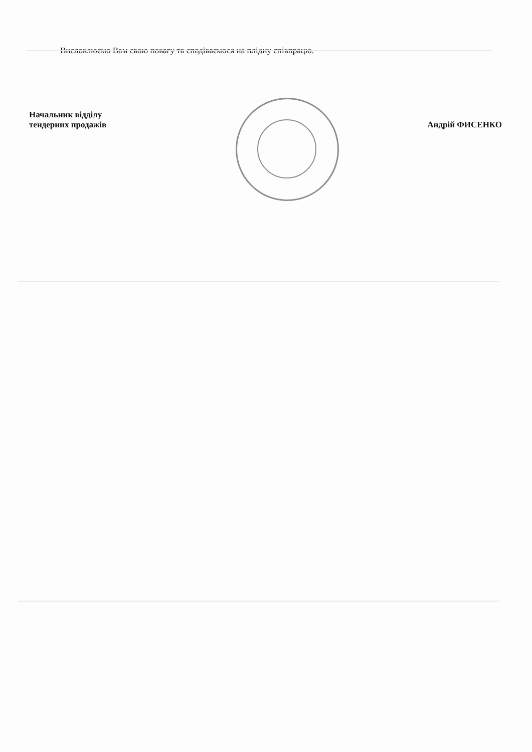Висловлюємо Вам свою повагу та сподіваємося на плідну співпрацю.
Начальник відділу
тендерних продажів
Андрій ФИСЕНКО